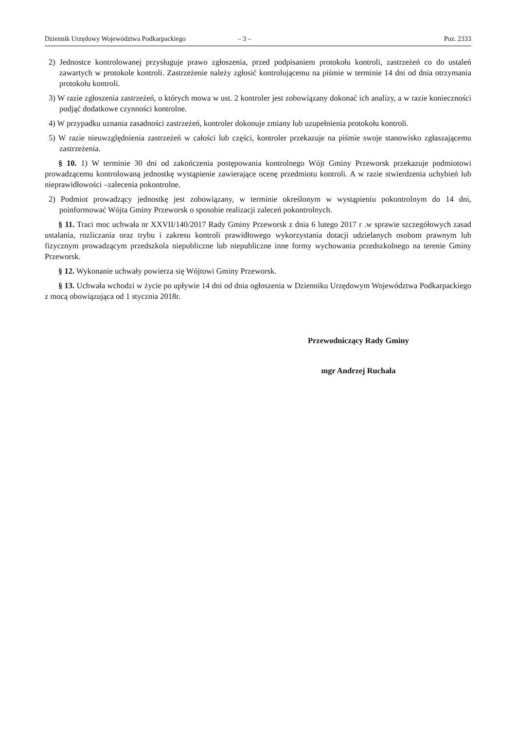Dziennik Urzędowy Województwa Podkarpackiego – 3 – Poz. 2333
2) Jednostce kontrolowanej przysługuje prawo zgłoszenia, przed podpisaniem protokołu kontroli, zastrzeżeń co do ustaleń zawartych w protokole kontroli. Zastrzeżenie należy zgłosić kontrolującemu na piśmie w terminie 14 dni od dnia otrzymania protokołu kontroli.
3) W razie zgłoszenia zastrzeżeń, o których mowa w ust. 2 kontroler jest zobowiązany dokonać ich analizy, a w razie konieczności podjąć dodatkowe czynności kontrolne.
4) W przypadku uznania zasadności zastrzeżeń, kontroler dokonuje zmiany lub uzupełnienia protokołu kontroli.
5) W razie nieuwzględnienia zastrzeżeń w całości lub części, kontroler przekazuje na piśmie swoje stanowisko zgłaszającemu zastrzeżenia.
§ 10. 1) W terminie 30 dni od zakończenia postępowania kontrolnego Wójt Gminy Przeworsk przekazuje podmiotowi prowadzącemu kontrolowaną jednostkę wystąpienie zawierające ocenę przedmiotu kontroli. A w razie stwierdzenia uchybień lub nieprawidłowości –zalecenia pokontrolne.
2) Podmiot prowadzący jednostkę jest zobowiązany, w terminie określonym w wystąpieniu pokontrolnym do 14 dni, poinformować Wójta Gminy Przeworsk o sposobie realizacji zaleceń pokontrolnych.
§ 11. Traci moc uchwała nr XXVII/140/2017 Rady Gminy Przeworsk z dnia 6 lutego 2017 r .w sprawie szczegółowych zasad ustalania, rozliczania oraz trybu i zakresu kontroli prawidłowego wykorzystania dotacji udzielanych osobom prawnym lub fizycznym prowadzącym przedszkola niepubliczne lub niepubliczne inne formy wychowania przedszkolnego na terenie Gminy Przeworsk.
§ 12. Wykonanie uchwały powierza się Wójtowi Gminy Przeworsk.
§ 13. Uchwała wchodzi w życie po upływie 14 dni od dnia ogłoszenia w Dzienniku Urzędowym Województwa Podkarpackiego z mocą obowiązująca od 1 stycznia 2018r.
Przewodniczący Rady Gminy
mgr Andrzej Ruchała